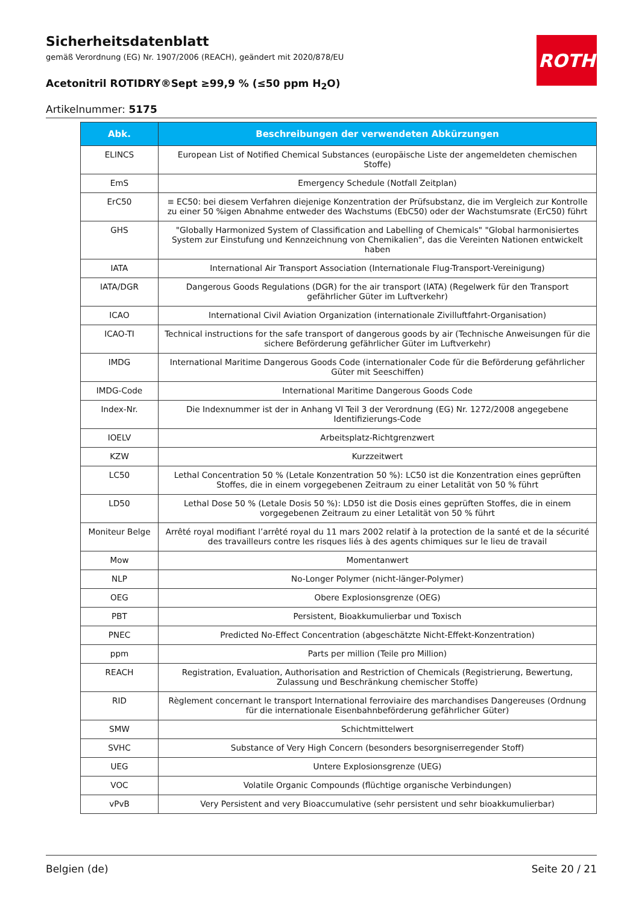ROTH
Sicherheitsdatenblatt
gemäß Verordnung (EG) Nr. 1907/2006 (REACH), geändert mit 2020/878/EU
Acetonitril ROTIDRY®Sept ≥99,9 % (≤50 ppm H<sub>2</sub>O)
Artikelnummer: 5175
| Abk. | Beschreibungen der verwendeten Abkürzungen |
| --- | --- |
| ELINCS | European List of Notified Chemical Substances (europäische Liste der angemeldeten chemischen Stoffe) |
| EmS | Emergency Schedule (Notfall Zeitplan) |
| ErC50 | ≡ EC50: bei diesem Verfahren diejenige Konzentration der Prüfsubstanz, die im Vergleich zur Kontrolle zu einer 50 %igen Abnahme entweder des Wachstums (EbC50) oder der Wachstumsrate (ErC50) führt |
| GHS | "Globally Harmonized System of Classification and Labelling of Chemicals" "Global harmonisiertes System zur Einstufung und Kennzeichnung von Chemikalien", das die Vereinten Nationen entwickelt haben |
| IATA | International Air Transport Association (Internationale Flug-Transport-Vereinigung) |
| IATA/DGR | Dangerous Goods Regulations (DGR) for the air transport (IATA) (Regelwerk für den Transport gefährlicher Güter im Luftverkehr) |
| ICAO | International Civil Aviation Organization (internationale Zivilluftfahrt-Organisation) |
| ICAO-TI | Technical instructions for the safe transport of dangerous goods by air (Technische Anweisungen für die sichere Beförderung gefährlicher Güter im Luftverkehr) |
| IMDG | International Maritime Dangerous Goods Code (internationaler Code für die Beförderung gefährlicher Güter mit Seeschiffen) |
| IMDG-Code | International Maritime Dangerous Goods Code |
| Index-Nr. | Die Indexnummer ist der in Anhang VI Teil 3 der Verordnung (EG) Nr. 1272/2008 angegebene Identifizierungs-Code |
| IOELV | Arbeitsplatz-Richtgrenzwert |
| KZW | Kurzzeitwert |
| LC50 | Lethal Concentration 50 % (Letale Konzentration 50 %): LC50 ist die Konzentration eines geprüften Stoffes, die in einem vorgegebenen Zeitraum zu einer Letalität von 50 % führt |
| LD50 | Lethal Dose 50 % (Letale Dosis 50 %): LD50 ist die Dosis eines geprüften Stoffes, die in einem vorgegebenen Zeitraum zu einer Letalität von 50 % führt |
| Moniteur Belge | Arrêté royal modifiant l’arrêté royal du 11 mars 2002 relatif à la protection de la santé et de la sécurité des travailleurs contre les risques liés à des agents chimiques sur le lieu de travail |
| Mow | Momentanwert |
| NLP | No-Longer Polymer (nicht-länger-Polymer) |
| OEG | Obere Explosionsgrenze (OEG) |
| PBT | Persistent, Bioakkumulierbar und Toxisch |
| PNEC | Predicted No-Effect Concentration (abgeschätzte Nicht-Effekt-Konzentration) |
| ppm | Parts per million (Teile pro Million) |
| REACH | Registration, Evaluation, Authorisation and Restriction of Chemicals (Registrierung, Bewertung, Zulassung und Beschränkung chemischer Stoffe) |
| RID | Règlement concernant le transport International ferroviaire des marchandises Dangereuses (Ordnung für die internationale Eisenbahnbeförderung gefährlicher Güter) |
| SMW | Schichtmittelwert |
| SVHC | Substance of Very High Concern (besonders besorgniserregender Stoff) |
| UEG | Untere Explosionsgrenze (UEG) |
| VOC | Volatile Organic Compounds (flüchtige organische Verbindungen) |
| vPvB | Very Persistent and very Bioaccumulative (sehr persistent und sehr bioakkumulierbar) |
Belgien (de) Seite 20 / 21